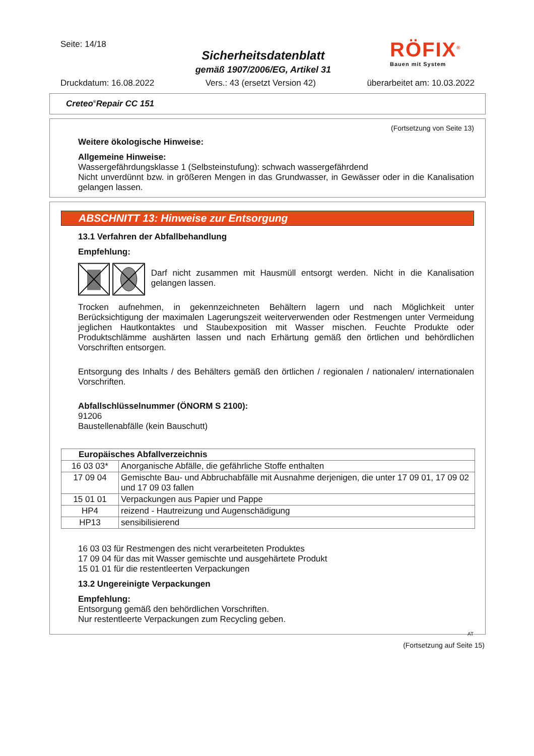Seite: 14/18
Sicherheitsdatenblatt
gemäß 1907/2006/EG, Artikel 31
RÖFIX<sup>®</sup>
Bauen mit System
Druckdatum: 16.08.2022 Vers.: 43 (ersetzt Version 42) überarbeitet am: 10.03.2022
Creteo<sup>®</sup>Repair CC 151
(Fortsetzung von Seite 13)
Weitere ökologische Hinweise:
Allgemeine Hinweise:
Wassergefährdungsklasse 1 (Selbsteinstufung): schwach wassergefährdend
Nicht unverdünnt bzw. in größeren Mengen in das Grundwasser, in Gewässer oder in die Kanalisation gelangen lassen.
ABSCHNITT 13: Hinweise zur Entsorgung
13.1 Verfahren der Abfallbehandlung
Empfehlung:
Darf nicht zusammen mit Hausmüll entsorgt werden. Nicht in die Kanalisation gelangen lassen.
Trocken aufnehmen, in gekennzeichneten Behältern lagern und nach Möglichkeit unter Berücksichtigung der maximalen Lagerungszeit weiterverwenden oder Restmengen unter Vermeidung jeglichen Hautkontaktes und Staubexposition mit Wasser mischen. Feuchte Produkte oder Produktschlämme aushärten lassen und nach Erhärtung gemäß den örtlichen und behördlichen Vorschriften entsorgen.
Entsorgung des Inhalts / des Behälters gemäß den örtlichen / regionalen / nationalen/ internationalen Vorschriften.
Abfallschlüsselnummer (ÖNORM S 2100):
91206
Baustellenabfälle (kein Bauschutt)
| Europäisches Abfallverzeichnis | |
| 16 03 03* | Anorganische Abfälle, die gefährliche Stoffe enthalten |
| 17 09 04 | Gemischte Bau- und Abbruchabfälle mit Ausnahme derjenigen, die unter 17 09 01, 17 09 02 und 17 09 03 fallen |
| 15 01 01 | Verpackungen aus Papier und Pappe |
| HP4 | reizend - Hautreizung und Augenschädigung |
| HP13 | sensibilisierend |
16 03 03 für Restmengen des nicht verarbeiteten Produktes
17 09 04 für das mit Wasser gemischte und ausgehärtete Produkt
15 01 01 für die restentleerten Verpackungen
13.2 Ungereinigte Verpackungen
Empfehlung:
Entsorgung gemäß den behördlichen Vorschriften.
Nur restentleerte Verpackungen zum Recycling geben.
AT
(Fortsetzung auf Seite 15)